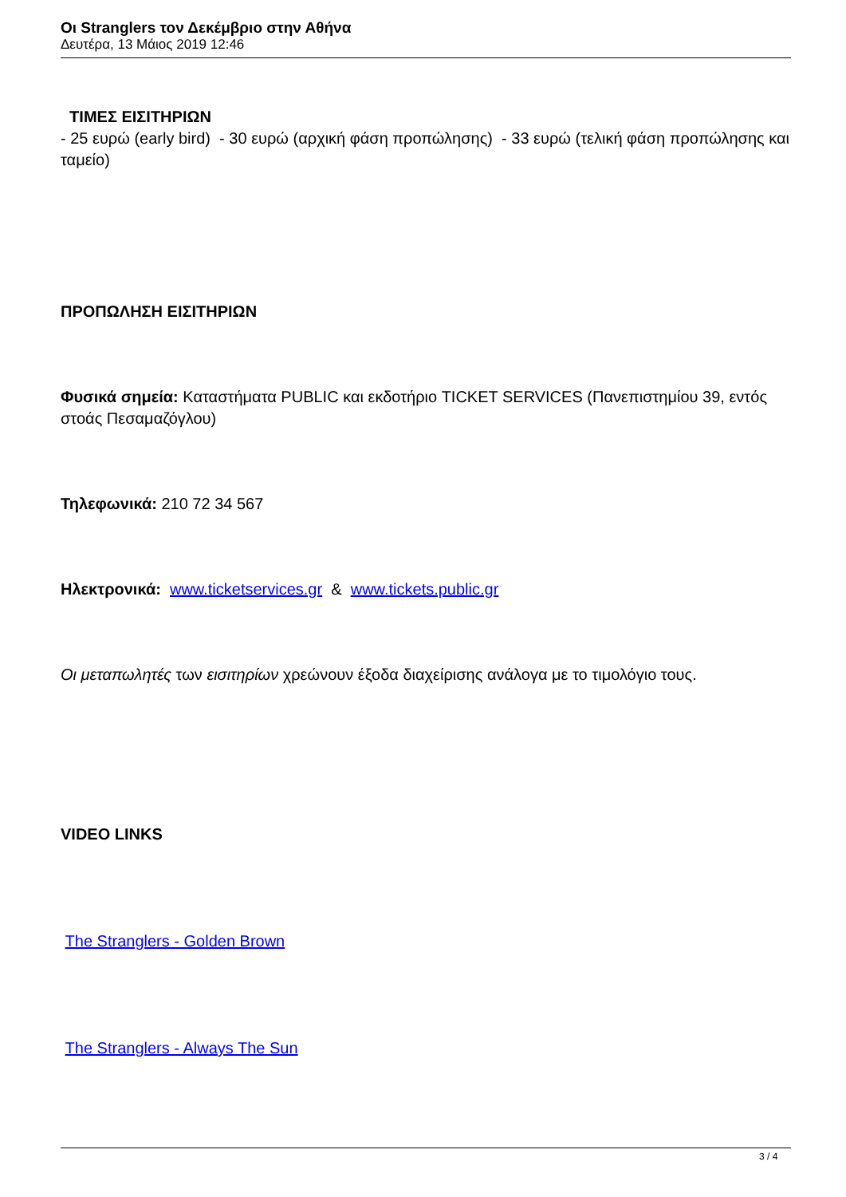Οι Stranglers τον Δεκέμβριο στην Αθήνα
Δευτέρα, 13 Μάιος 2019 12:46
ΤΙΜΕΣ ΕΙΣΙΤΗΡΙΩΝ
- 25 ευρώ (early bird) - 30 ευρώ (αρχική φάση προπώλησης) - 33 ευρώ (τελική φάση προπώλησης και ταμείο)
ΠΡΟΠΩΛΗΣΗ ΕΙΣΙΤΗΡΙΩΝ
Φυσικά σημεία: Καταστήματα PUBLIC και εκδοτήριο TICKET SERVICES (Πανεπιστημίου 39, εντός στοάς Πεσαμαζόγλου)
Τηλεφωνικά: 210 72 34 567
Ηλεκτρονικά: www.ticketservices.gr & www.tickets.public.gr
Οι μεταπωλητές των εισιτηρίων χρεώνουν έξοδα διαχείρισης ανάλογα με το τιμολόγιο τους.
VIDEO LINKS
The Stranglers - Golden Brown
The Stranglers - Always The Sun
3 / 4